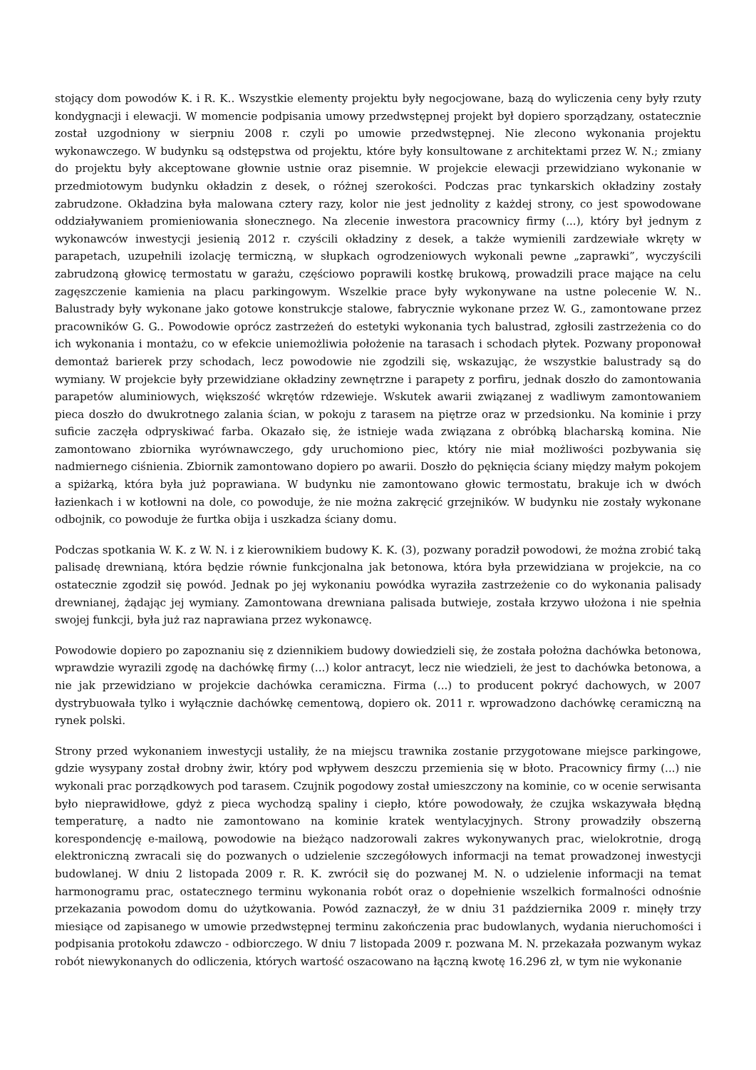stojący dom powodów K. i R. K.. Wszystkie elementy projektu były negocjowane, bazą do wyliczenia ceny były rzuty kondygnacji i elewacji. W momencie podpisania umowy przedwstępnej projekt był dopiero sporządzany, ostatecznie został uzgodniony w sierpniu 2008 r. czyli po umowie przedwstępnej. Nie zlecono wykonania projektu wykonawczego. W budynku są odstępstwa od projektu, które były konsultowane z architektami przez W. N.; zmiany do projektu były akceptowane głownie ustnie oraz pisemnie. W projekcie elewacji przewidziano wykonanie w przedmiotowym budynku okładzin z desek, o różnej szerokości. Podczas prac tynkarskich okładziny zostały zabrudzone. Okładzina była malowana cztery razy, kolor nie jest jednolity z każdej strony, co jest spowodowane oddziaływaniem promieniowania słonecznego. Na zlecenie inwestora pracownicy firmy (...), który był jednym z wykonawców inwestycji jesienią 2012 r. czyścili okładziny z desek, a także wymienili zardzewiałe wkręty w parapetach, uzupełnili izolację termiczną, w słupkach ogrodzeniowych wykonali pewne „zaprawki”, wyczyścili zabrudzoną głowicę termostatu w garażu, częściowo poprawili kostkę brukową, prowadzili prace mające na celu zagęszczenie kamienia na placu parkingowym. Wszelkie prace były wykonywane na ustne polecenie W. N.. Balustrady były wykonane jako gotowe konstrukcje stalowe, fabrycznie wykonane przez W. G., zamontowane przez pracowników G. G.. Powodowie oprócz zastrzeżeń do estetyki wykonania tych balustrad, zgłosili zastrzeżenia co do ich wykonania i montażu, co w efekcie uniemożliwia położenie na tarasach i schodach płytek. Pozwany proponował demontaż barierek przy schodach, lecz powodowie nie zgodzili się, wskazując, że wszystkie balustrady są do wymiany. W projekcie były przewidziane okładziny zewnętrzne i parapety z porfiru, jednak doszło do zamontowania parapetów aluminiowych, większość wkrętów rdzewieje. Wskutek awarii związanej z wadliwym zamontowaniem pieca doszło do dwukrotnego zalania ścian, w pokoju z tarasem na piętrze oraz w przedsionku. Na kominie i przy suficie zaczęła odpryskiwać farba. Okazało się, że istnieje wada związana z obróbką blacharską komina. Nie zamontowano zbiornika wyrównawczego, gdy uruchomiono piec, który nie miał możliwości pozbywania się nadmiernego ciśnienia. Zbiornik zamontowano dopiero po awarii. Doszło do pęknięcia ściany między małym pokojem a spiżarką, która była już poprawiana. W budynku nie zamontowano głowic termostatu, brakuje ich w dwóch łazienkach i w kotłowni na dole, co powoduje, że nie można zakręcić grzejników. W budynku nie zostały wykonane odbojnik, co powoduje że furtka obija i uszkadza ściany domu.
Podczas spotkania W. K. z W. N. i z kierownikiem budowy K. K. (3), pozwany poradził powodowi, że można zrobić taką palisadę drewnianą, która będzie równie funkcjonalna jak betonowa, która była przewidziana w projekcie, na co ostatecznie zgodził się powód. Jednak po jej wykonaniu powódka wyraziła zastrzeżenie co do wykonania palisady drewnianej, żądając jej wymiany. Zamontowana drewniana palisada butwieje, została krzywo ułożona i nie spełnia swojej funkcji, była już raz naprawiana przez wykonawcę.
Powodowie dopiero po zapoznaniu się z dziennikiem budowy dowiedzieli się, że została położna dachówka betonowa, wprawdzie wyrazili zgodę na dachówkę firmy (...) kolor antracyt, lecz nie wiedzieli, że jest to dachówka betonowa, a nie jak przewidziano w projekcie dachówka ceramiczna. Firma (...) to producent pokryć dachowych, w 2007 dystrybuowała tylko i wyłącznie dachówkę cementową, dopiero ok. 2011 r. wprowadzono dachówkę ceramiczną na rynek polski.
Strony przed wykonaniem inwestycji ustaliły, że na miejscu trawnika zostanie przygotowane miejsce parkingowe, gdzie wysypany został drobny żwir, który pod wpływem deszczu przemienia się w błoto. Pracownicy firmy (...) nie wykonali prac porządkowych pod tarasem. Czujnik pogodowy został umieszczony na kominie, co w ocenie serwisanta było nieprawidłowe, gdyż z pieca wychodzą spaliny i ciepło, które powodowały, że czujka wskazywała błędną temperaturę, a nadto nie zamontowano na kominie kratek wentylacyjnych. Strony prowadziły obszerną korespondencję e-mailową, powodowie na bieżąco nadzorowali zakres wykonywanych prac, wielokrotnie, drogą elektroniczną zwracali się do pozwanych o udzielenie szczegółowych informacji na temat prowadzonej inwestycji budowlanej. W dniu 2 listopada 2009 r. R. K. zwrócił się do pozwanej M. N. o udzielenie informacji na temat harmonogramu prac, ostatecznego terminu wykonania robót oraz o dopełnienie wszelkich formalności odnośnie przekazania powodom domu do użytkowania. Powód zaznaczył, że w dniu 31 października 2009 r. minęły trzy miesiące od zapisanego w umowie przedwstępnej terminu zakończenia prac budowlanych, wydania nieruchomości i podpisania protokołu zdawczo - odbiorczego. W dniu 7 listopada 2009 r. pozwana M. N. przekazała pozwanym wykaz robót niewykonanych do odliczenia, których wartość oszacowano na łączną kwotę 16.296 zł, w tym nie wykonanie